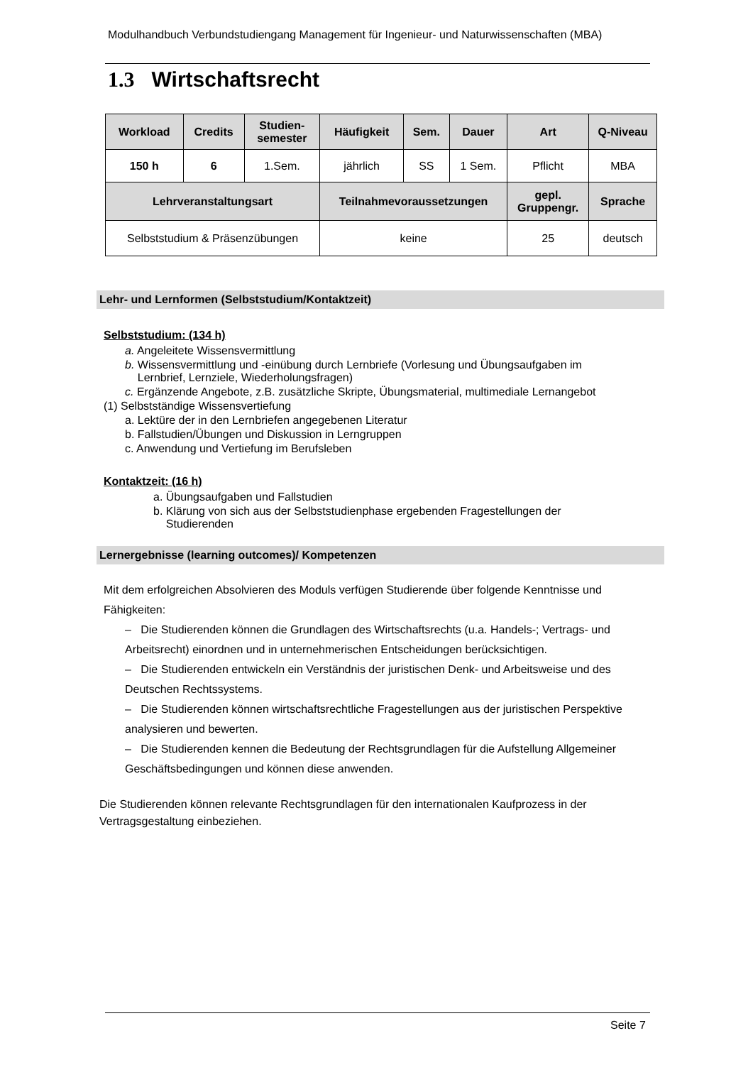Modulhandbuch Verbundstudiengang Management für Ingenieur- und Naturwissenschaften (MBA)
1.3 Wirtschaftsrecht
| Workload | Credits | Studien- semester | Häufigkeit | Sem. | Dauer | Art | Q-Niveau |
| --- | --- | --- | --- | --- | --- | --- | --- |
| 150 h | 6 | 1.Sem. | jährlich | SS | 1 Sem. | Pflicht | MBA |
| Lehrveranstaltungsart | | | Teilnahmevoraussetzungen | | | gepl. Gruppengr. | Sprache |
| Selbststudium & Präsenzübungen | | | keine | | | 25 | deutsch |
Lehr- und Lernformen (Selbststudium/Kontaktzeit)
Selbststudium: (134 h)
a. Angeleitete Wissensvermittlung
b. Wissensvermittlung und -einübung durch Lernbriefe (Vorlesung und Übungsaufgaben im
Lernbrief, Lernziele, Wiederholungsfragen)
c. Ergänzende Angebote, z.B. zusätzliche Skripte, Übungsmaterial, multimediale Lernangebot
(1) Selbstständige Wissensvertiefung
a. Lektüre der in den Lernbriefen angegebenen Literatur
b. Fallstudien/Übungen und Diskussion in Lerngruppen
c. Anwendung und Vertiefung im Berufsleben
Kontaktzeit: (16 h)
a. Übungsaufgaben und Fallstudien
b. Klärung von sich aus der Selbststudienphase ergebenden Fragestellungen der
Studierenden
Lernergebnisse (learning outcomes)/ Kompetenzen
Mit dem erfolgreichen Absolvieren des Moduls verfügen Studierende über folgende Kenntnisse und Fähigkeiten:
– Die Studierenden können die Grundlagen des Wirtschaftsrechts (u.a. Handels-; Vertrags- und Arbeitsrecht) einordnen und in unternehmerischen Entscheidungen berücksichtigen.
– Die Studierenden entwickeln ein Verständnis der juristischen Denk- und Arbeitsweise und des Deutschen Rechtssystems.
– Die Studierenden können wirtschaftsrechtliche Fragestellungen aus der juristischen Perspektive analysieren und bewerten.
– Die Studierenden kennen die Bedeutung der Rechtsgrundlagen für die Aufstellung Allgemeiner Geschäftsbedingungen und können diese anwenden.
Die Studierenden können relevante Rechtsgrundlagen für den internationalen Kaufprozess in der Vertragsgestaltung einbeziehen.
Seite 7